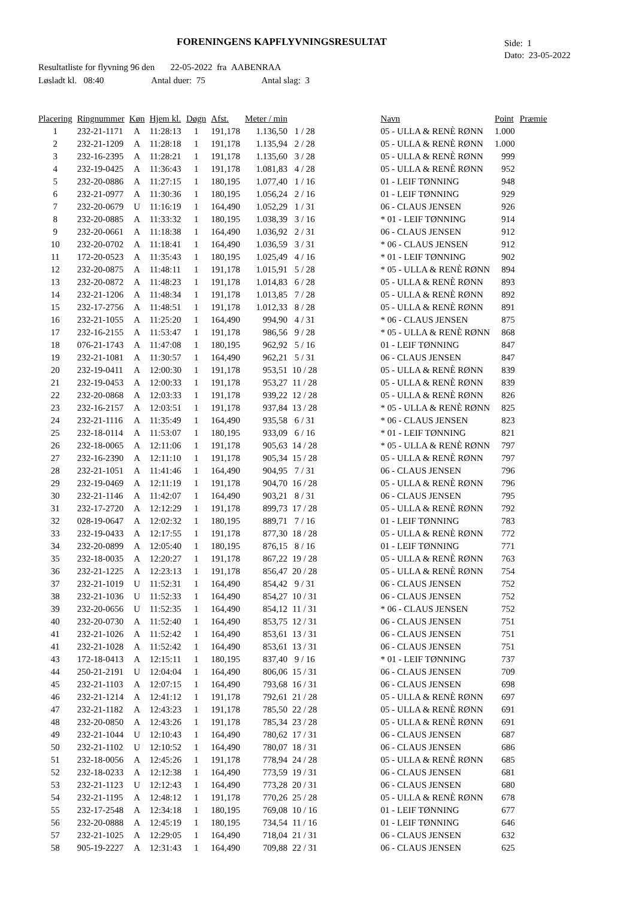FORENINGENS KAPFLYVNINGSRESULTAT
Side: 1
Dato: 23-05-2022
Resultatliste for flyvning 96 den 22-05-2022 fra AABENRAA
Løsladt kl. 08:40 Antal duer: 75 Antal slag: 3
| Placering | Ringnummer | Køn | Hjem kl. | Døgn | Afst. | Meter / min | | | Navn | Point | Præmie |
| --- | --- | --- | --- | --- | --- | --- | --- | --- | --- | --- | --- |
| 1 | 232-21-1171 | A | 11:28:13 | 1 | 191,178 | 1.136,50 | 1 / 28 | | 05 - ULLA & RENÈ RØNN | 1.000 | |
| 2 | 232-21-1209 | A | 11:28:18 | 1 | 191,178 | 1.135,94 | 2 / 28 | | 05 - ULLA & RENÈ RØNN | 1.000 | |
| 3 | 232-16-2395 | A | 11:28:21 | 1 | 191,178 | 1.135,60 | 3 / 28 | | 05 - ULLA & RENÈ RØNN | 999 | |
| 4 | 232-19-0425 | A | 11:36:43 | 1 | 191,178 | 1.081,83 | 4 / 28 | | 05 - ULLA & RENÈ RØNN | 952 | |
| 5 | 232-20-0886 | A | 11:27:15 | 1 | 180,195 | 1.077,40 | 1 / 16 | | 01 - LEIF TØNNING | 948 | |
| 6 | 232-21-0977 | A | 11:30:36 | 1 | 180,195 | 1.056,24 | 2 / 16 | | 01 - LEIF TØNNING | 929 | |
| 7 | 232-20-0679 | U | 11:16:19 | 1 | 164,490 | 1.052,29 | 1 / 31 | | 06 - CLAUS JENSEN | 926 | |
| 8 | 232-20-0885 | A | 11:33:32 | 1 | 180,195 | 1.038,39 | 3 / 16 | | * 01 - LEIF TØNNING | 914 | |
| 9 | 232-20-0661 | A | 11:18:38 | 1 | 164,490 | 1.036,92 | 2 / 31 | | 06 - CLAUS JENSEN | 912 | |
| 10 | 232-20-0702 | A | 11:18:41 | 1 | 164,490 | 1.036,59 | 3 / 31 | | * 06 - CLAUS JENSEN | 912 | |
| 11 | 172-20-0523 | A | 11:35:43 | 1 | 180,195 | 1.025,49 | 4 / 16 | | * 01 - LEIF TØNNING | 902 | |
| 12 | 232-20-0875 | A | 11:48:11 | 1 | 191,178 | 1.015,91 | 5 / 28 | | * 05 - ULLA & RENÈ RØNN | 894 | |
| 13 | 232-20-0872 | A | 11:48:23 | 1 | 191,178 | 1.014,83 | 6 / 28 | | 05 - ULLA & RENÈ RØNN | 893 | |
| 14 | 232-21-1206 | A | 11:48:34 | 1 | 191,178 | 1.013,85 | 7 / 28 | | 05 - ULLA & RENÈ RØNN | 892 | |
| 15 | 232-17-2756 | A | 11:48:51 | 1 | 191,178 | 1.012,33 | 8 / 28 | | 05 - ULLA & RENÈ RØNN | 891 | |
| 16 | 232-21-1055 | A | 11:25:20 | 1 | 164,490 | 994,90 | 4 / 31 | | * 06 - CLAUS JENSEN | 875 | |
| 17 | 232-16-2155 | A | 11:53:47 | 1 | 191,178 | 986,56 | 9 / 28 | | * 05 - ULLA & RENÈ RØNN | 868 | |
| 18 | 076-21-1743 | A | 11:47:08 | 1 | 180,195 | 962,92 | 5 / 16 | | 01 - LEIF TØNNING | 847 | |
| 19 | 232-21-1081 | A | 11:30:57 | 1 | 164,490 | 962,21 | 5 / 31 | | 06 - CLAUS JENSEN | 847 | |
| 20 | 232-19-0411 | A | 12:00:30 | 1 | 191,178 | 953,51 | 10 / 28 | | 05 - ULLA & RENÈ RØNN | 839 | |
| 21 | 232-19-0453 | A | 12:00:33 | 1 | 191,178 | 953,27 | 11 / 28 | | 05 - ULLA & RENÈ RØNN | 839 | |
| 22 | 232-20-0868 | A | 12:03:33 | 1 | 191,178 | 939,22 | 12 / 28 | | 05 - ULLA & RENÈ RØNN | 826 | |
| 23 | 232-16-2157 | A | 12:03:51 | 1 | 191,178 | 937,84 | 13 / 28 | | * 05 - ULLA & RENÈ RØNN | 825 | |
| 24 | 232-21-1116 | A | 11:35:49 | 1 | 164,490 | 935,58 | 6 / 31 | | * 06 - CLAUS JENSEN | 823 | |
| 25 | 232-18-0114 | A | 11:53:07 | 1 | 180,195 | 933,09 | 6 / 16 | | * 01 - LEIF TØNNING | 821 | |
| 26 | 232-18-0065 | A | 12:11:06 | 1 | 191,178 | 905,63 | 14 / 28 | | * 05 - ULLA & RENÈ RØNN | 797 | |
| 27 | 232-16-2390 | A | 12:11:10 | 1 | 191,178 | 905,34 | 15 / 28 | | 05 - ULLA & RENÈ RØNN | 797 | |
| 28 | 232-21-1051 | A | 11:41:46 | 1 | 164,490 | 904,95 | 7 / 31 | | 06 - CLAUS JENSEN | 796 | |
| 29 | 232-19-0469 | A | 12:11:19 | 1 | 191,178 | 904,70 | 16 / 28 | | 05 - ULLA & RENÈ RØNN | 796 | |
| 30 | 232-21-1146 | A | 11:42:07 | 1 | 164,490 | 903,21 | 8 / 31 | | 06 - CLAUS JENSEN | 795 | |
| 31 | 232-17-2720 | A | 12:12:29 | 1 | 191,178 | 899,73 | 17 / 28 | | 05 - ULLA & RENÈ RØNN | 792 | |
| 32 | 028-19-0647 | A | 12:02:32 | 1 | 180,195 | 889,71 | 7 / 16 | | 01 - LEIF TØNNING | 783 | |
| 33 | 232-19-0433 | A | 12:17:55 | 1 | 191,178 | 877,30 | 18 / 28 | | 05 - ULLA & RENÈ RØNN | 772 | |
| 34 | 232-20-0899 | A | 12:05:40 | 1 | 180,195 | 876,15 | 8 / 16 | | 01 - LEIF TØNNING | 771 | |
| 35 | 232-18-0035 | A | 12:20:27 | 1 | 191,178 | 867,22 | 19 / 28 | | 05 - ULLA & RENÈ RØNN | 763 | |
| 36 | 232-21-1225 | A | 12:23:13 | 1 | 191,178 | 856,47 | 20 / 28 | | 05 - ULLA & RENÈ RØNN | 754 | |
| 37 | 232-21-1019 | U | 11:52:31 | 1 | 164,490 | 854,42 | 9 / 31 | | 06 - CLAUS JENSEN | 752 | |
| 38 | 232-21-1036 | U | 11:52:33 | 1 | 164,490 | 854,27 | 10 / 31 | | 06 - CLAUS JENSEN | 752 | |
| 39 | 232-20-0656 | U | 11:52:35 | 1 | 164,490 | 854,12 | 11 / 31 | | * 06 - CLAUS JENSEN | 752 | |
| 40 | 232-20-0730 | A | 11:52:40 | 1 | 164,490 | 853,75 | 12 / 31 | | 06 - CLAUS JENSEN | 751 | |
| 41 | 232-21-1026 | A | 11:52:42 | 1 | 164,490 | 853,61 | 13 / 31 | | 06 - CLAUS JENSEN | 751 | |
| 41 | 232-21-1028 | A | 11:52:42 | 1 | 164,490 | 853,61 | 13 / 31 | | 06 - CLAUS JENSEN | 751 | |
| 43 | 172-18-0413 | A | 12:15:11 | 1 | 180,195 | 837,40 | 9 / 16 | | * 01 - LEIF TØNNING | 737 | |
| 44 | 250-21-2191 | U | 12:04:04 | 1 | 164,490 | 806,06 | 15 / 31 | | 06 - CLAUS JENSEN | 709 | |
| 45 | 232-21-1103 | A | 12:07:15 | 1 | 164,490 | 793,68 | 16 / 31 | | 06 - CLAUS JENSEN | 698 | |
| 46 | 232-21-1214 | A | 12:41:12 | 1 | 191,178 | 792,61 | 21 / 28 | | 05 - ULLA & RENÈ RØNN | 697 | |
| 47 | 232-21-1182 | A | 12:43:23 | 1 | 191,178 | 785,50 | 22 / 28 | | 05 - ULLA & RENÈ RØNN | 691 | |
| 48 | 232-20-0850 | A | 12:43:26 | 1 | 191,178 | 785,34 | 23 / 28 | | 05 - ULLA & RENÈ RØNN | 691 | |
| 49 | 232-21-1044 | U | 12:10:43 | 1 | 164,490 | 780,62 | 17 / 31 | | 06 - CLAUS JENSEN | 687 | |
| 50 | 232-21-1102 | U | 12:10:52 | 1 | 164,490 | 780,07 | 18 / 31 | | 06 - CLAUS JENSEN | 686 | |
| 51 | 232-18-0056 | A | 12:45:26 | 1 | 191,178 | 778,94 | 24 / 28 | | 05 - ULLA & RENÈ RØNN | 685 | |
| 52 | 232-18-0233 | A | 12:12:38 | 1 | 164,490 | 773,59 | 19 / 31 | | 06 - CLAUS JENSEN | 681 | |
| 53 | 232-21-1123 | U | 12:12:43 | 1 | 164,490 | 773,28 | 20 / 31 | | 06 - CLAUS JENSEN | 680 | |
| 54 | 232-21-1195 | A | 12:48:12 | 1 | 191,178 | 770,26 | 25 / 28 | | 05 - ULLA & RENÈ RØNN | 678 | |
| 55 | 232-17-2548 | A | 12:34:18 | 1 | 180,195 | 769,08 | 10 / 16 | | 01 - LEIF TØNNING | 677 | |
| 56 | 232-20-0888 | A | 12:45:19 | 1 | 180,195 | 734,54 | 11 / 16 | | 01 - LEIF TØNNING | 646 | |
| 57 | 232-21-1025 | A | 12:29:05 | 1 | 164,490 | 718,04 | 21 / 31 | | 06 - CLAUS JENSEN | 632 | |
| 58 | 905-19-2227 | A | 12:31:43 | 1 | 164,490 | 709,88 | 22 / 31 | | 06 - CLAUS JENSEN | 625 | |